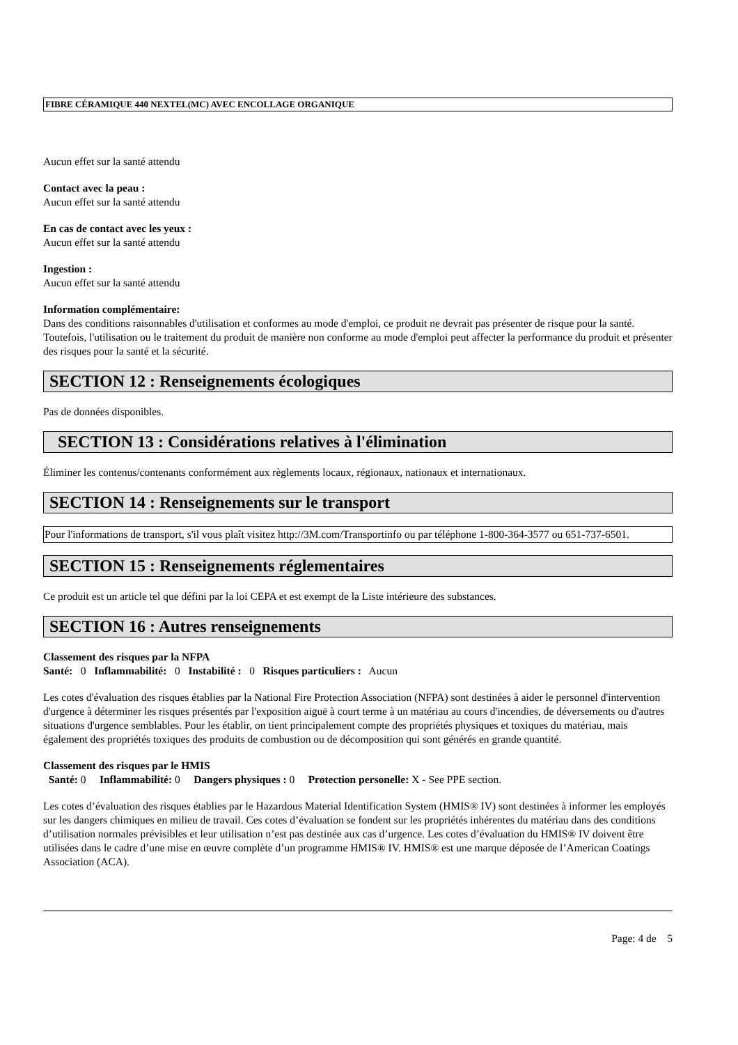FIBRE CÉRAMIQUE 440 NEXTEL(MC) AVEC ENCOLLAGE ORGANIQUE
Aucun effet sur la santé attendu
Contact avec la peau :
Aucun effet sur la santé attendu
En cas de contact avec les yeux :
Aucun effet sur la santé attendu
Ingestion :
Aucun effet sur la santé attendu
Information complémentaire:
Dans des conditions raisonnables d'utilisation et conformes au mode d'emploi, ce produit ne devrait pas présenter de risque pour la santé. Toutefois, l'utilisation ou le traitement du produit de manière non conforme au mode d'emploi peut affecter la performance du produit et présenter des risques pour la santé et la sécurité.
SECTION 12 : Renseignements écologiques
Pas de données disponibles.
SECTION 13 : Considérations relatives à l'élimination
Éliminer les contenus/contenants conformément aux règlements locaux, régionaux, nationaux et internationaux.
SECTION 14 : Renseignements sur le transport
Pour l'informations de transport, s'il vous plaît visitez http://3M.com/Transportinfo ou par téléphone 1-800-364-3577 ou 651-737-6501.
SECTION 15 : Renseignements réglementaires
Ce produit est un article tel que défini par la loi CEPA et est exempt de la Liste intérieure des substances.
SECTION 16 : Autres renseignements
Classement des risques par la NFPA
Santé: 0 Inflammabilité: 0 Instabilité : 0 Risques particuliers : Aucun
Les cotes d'évaluation des risques établies par la National Fire Protection Association (NFPA) sont destinées à aider le personnel d'intervention d'urgence à déterminer les risques présentés par l'exposition aiguë à court terme à un matériau au cours d'incendies, de déversements ou d'autres situations d'urgence semblables. Pour les établir, on tient principalement compte des propriétés physiques et toxiques du matériau, mais également des propriétés toxiques des produits de combustion ou de décomposition qui sont générés en grande quantité.
Classement des risques par le HMIS
Santé: 0 Inflammabilité: 0 Dangers physiques : 0 Protection personelle: X - See PPE section.
Les cotes d’évaluation des risques établies par le Hazardous Material Identification System (HMIS® IV) sont destinées à informer les employés sur les dangers chimiques en milieu de travail. Ces cotes d’évaluation se fondent sur les propriétés inhérentes du matériau dans des conditions d’utilisation normales prévisibles et leur utilisation n’est pas destinée aux cas d’urgence. Les cotes d’évaluation du HMIS® IV doivent être utilisées dans le cadre d’une mise en œuvre complète d’un programme HMIS® IV. HMIS® est une marque déposée de l’American Coatings Association (ACA).
Page: 4 de 5